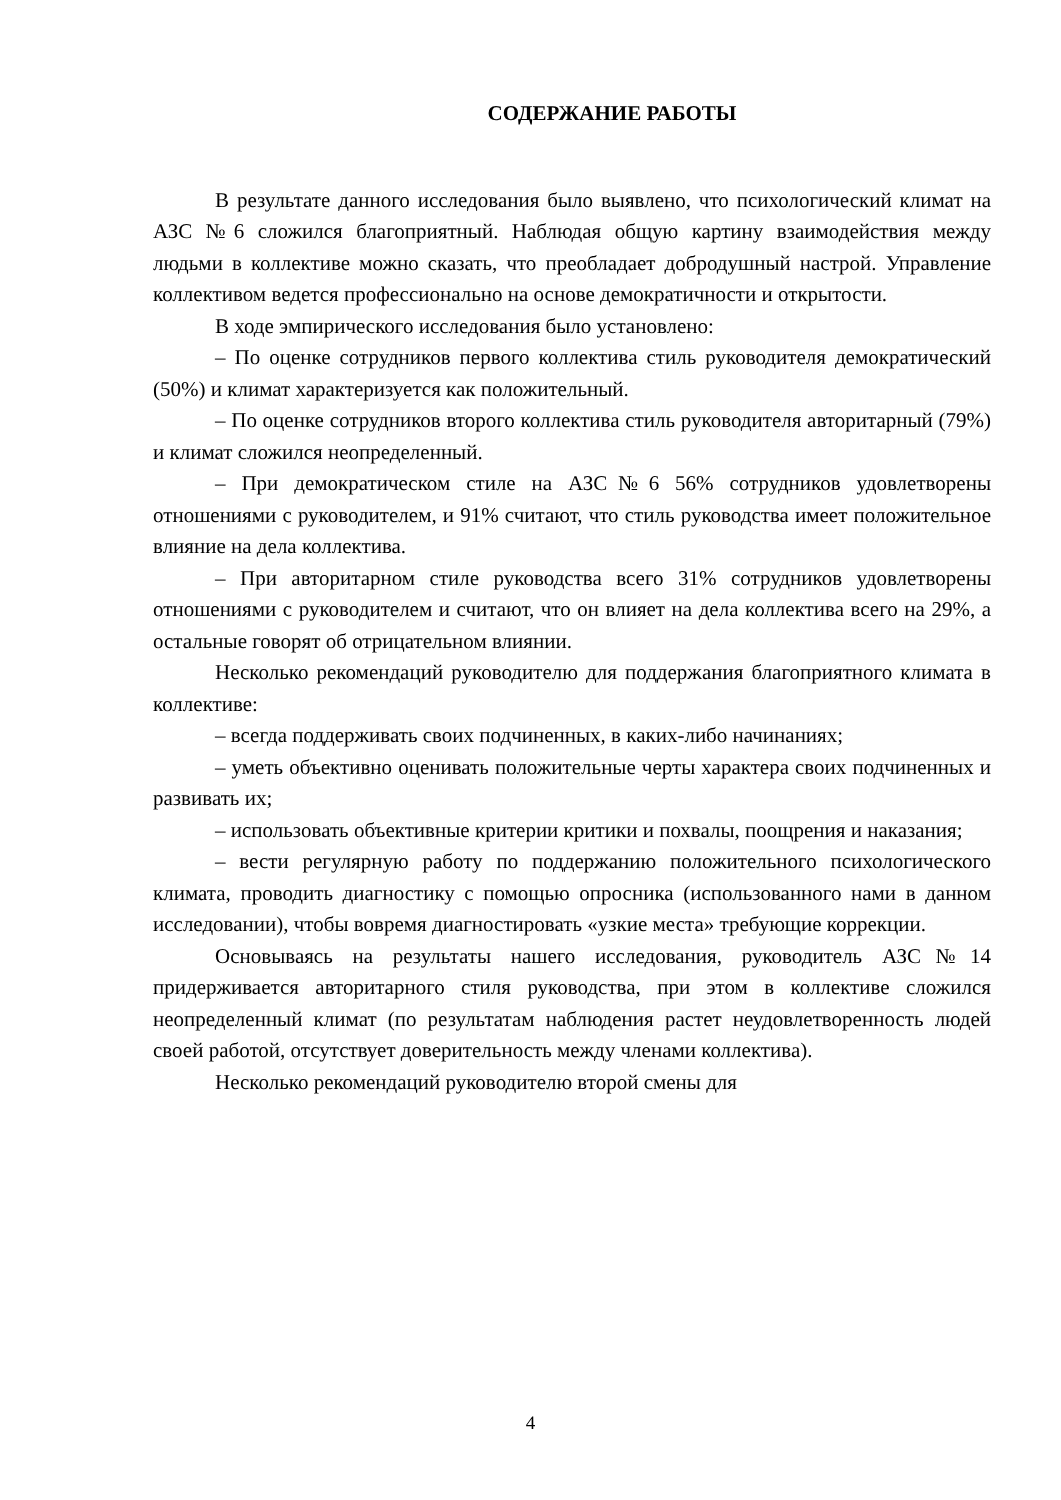СОДЕРЖАНИЕ РАБОТЫ
В результате данного исследования было выявлено, что психологический климат на АЗС №6 сложился благоприятный. Наблюдая общую картину взаимодействия между людьми в коллективе можно сказать, что преобладает добродушный настрой. Управление коллективом ведется профессионально на основе демократичности и открытости.
В ходе эмпирического исследования было установлено:
– По оценке сотрудников первого коллектива стиль руководителя демократический (50%) и климат характеризуется как положительный.
– По оценке сотрудников второго коллектива стиль руководителя авторитарный (79%) и климат сложился неопределенный.
– При демократическом стиле на АЗС№6 56% сотрудников удовлетворены отношениями с руководителем, и 91% считают, что стиль руководства имеет положительное влияние на дела коллектива.
– При авторитарном стиле руководства всего 31% сотрудников удовлетворены отношениями с руководителем и считают, что он влияет на дела коллектива всего на 29%, а остальные говорят об отрицательном влиянии.
Несколько рекомендаций руководителю для поддержания благоприятного климата в коллективе:
– всегда поддерживать своих подчиненных, в каких-либо начинаниях;
– уметь объективно оценивать положительные черты характера своих подчиненных и развивать их;
– использовать объективные критерии критики и похвалы, поощрения и наказания;
– вести регулярную работу по поддержанию положительного психологического климата, проводить диагностику с помощью опросника (использованного нами в данном исследовании), чтобы вовремя диагностировать «узкие места» требующие коррекции.
Основываясь на результаты нашего исследования, руководитель АЗС№14 придерживается авторитарного стиля руководства, при этом в коллективе сложился неопределенный климат (по результатам наблюдения растет неудовлетворенность людей своей работой, отсутствует доверительность между членами коллектива).
Несколько рекомендаций руководителю второй смены для
4